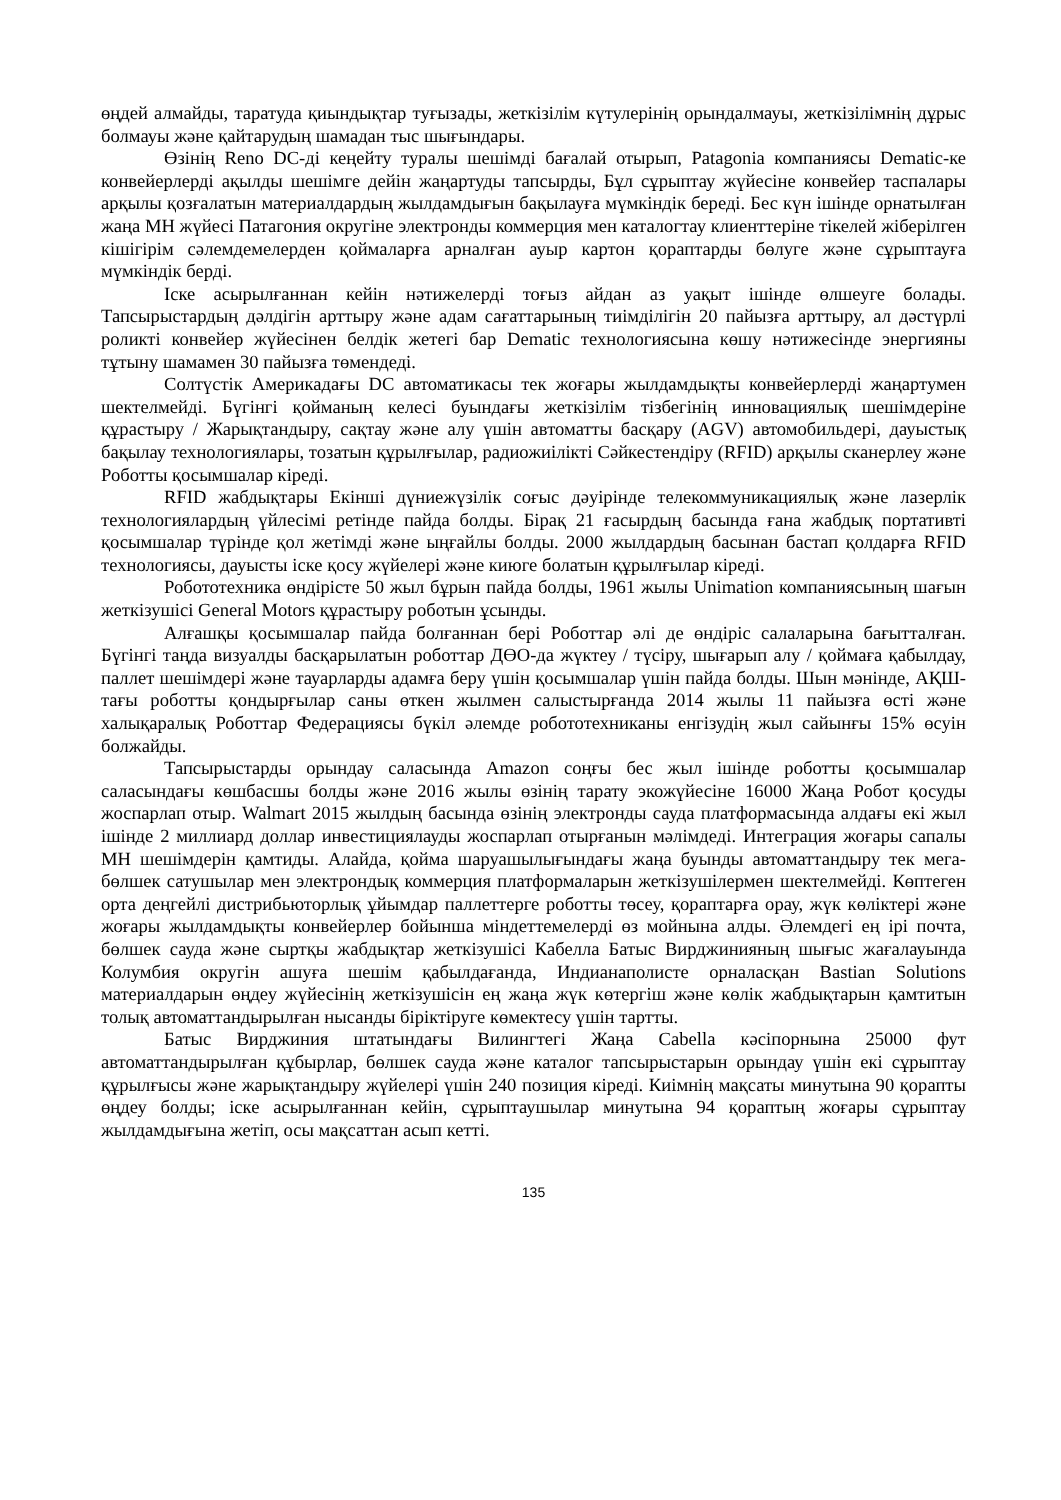өңдей алмайды, таратуда қиындықтар туғызады, жеткізілім күтулерінің орындалмауы, жеткізілімнің дұрыс болмауы және қайтарудың шамадан тыс шығындары.
Өзінің Reno DC-ді кеңейту туралы шешімді бағалай отырып, Patagonia компаниясы Dematic-ке конвейерлерді ақылды шешімге дейін жаңартуды тапсырды, Бұл сұрыптау жүйесіне конвейер таспалары арқылы қозғалатын материалдардың жылдамдығын бақылауға мүмкіндік береді. Бес күн ішінде орнатылған жаңа МН жүйесі Патагония округіне электронды коммерция мен каталогтау клиенттеріне тікелей жіберілген кішігірім сәлемдемелерден қоймаларға арналған ауыр картон қораптарды бөлуге және сұрыптауға мүмкіндік берді.
Іске асырылғаннан кейін нәтижелерді тоғыз айдан аз уақыт ішінде өлшеуге болады. Тапсырыстардың дәлдігін арттыру және адам сағаттарының тиімділігін 20 пайызға арттыру, ал дәстүрлі роликті конвейер жүйесінен белдік жетегі бар Dematic технологиясына көшу нәтижесінде энергияны тұтыну шамамен 30 пайызға төмендеді.
Солтүстік Америкадағы DC автоматикасы тек жоғары жылдамдықты конвейерлерді жаңартумен шектелмейді. Бүгінгі қойманың келесі буындағы жеткізілім тізбегінің инновациялық шешімдеріне құрастыру / Жарықтандыру, сақтау және алу үшін автоматты басқару (AGV) автомобильдері, дауыстық бақылау технологиялары, тозатын құрылғылар, радиожиілікті Сәйкестендіру (RFID) арқылы сканерлеу және Роботты қосымшалар кіреді.
RFID жабдықтары Екінші дүниежүзілік соғыс дәуірінде телекоммуникациялық және лазерлік технологиялардың үйлесімі ретінде пайда болды. Бірақ 21 ғасырдың басында ғана жабдық портативті қосымшалар түрінде қол жетімді және ыңғайлы болды. 2000 жылдардың басынан бастап қолдарға RFID технологиясы, дауысты іске қосу жүйелері және киюге болатын құрылғылар кіреді.
Робототехника өндірісте 50 жыл бұрын пайда болды, 1961 жылы Unimation компаниясының шағын жеткізушісі General Motors құрастыру роботын ұсынды.
Алғашқы қосымшалар пайда болғаннан бері Роботтар әлі де өндіріс салаларына бағытталған. Бүгінгі таңда визуалды басқарылатын роботтар ДӨО-да жүктеу / түсіру, шығарып алу / қоймаға қабылдау, паллет шешімдері және тауарларды адамға беру үшін қосымшалар үшін пайда болды. Шын мәнінде, АҚШ-тағы роботты қондырғылар саны өткен жылмен салыстырғанда 2014 жылы 11 пайызға өсті және халықаралық Роботтар Федерациясы бүкіл әлемде робототехниканы енгізудің жыл сайынғы 15% өсуін болжайды.
Тапсырыстарды орындау саласында Amazon соңғы бес жыл ішінде роботты қосымшалар саласындағы көшбасшы болды және 2016 жылы өзінің тарату экожүйесіне 16000 Жаңа Робот қосуды жоспарлап отыр. Walmart 2015 жылдың басында өзінің электронды сауда платформасында алдағы екі жыл ішінде 2 миллиард доллар инвестициялауды жоспарлап отырғанын мәлімдеді. Интеграция жоғары сапалы МН шешімдерін қамтиды. Алайда, қойма шаруашылығындағы жаңа буынды автоматтандыру тек мега-бөлшек сатушылар мен электрондық коммерция платформаларын жеткізушілермен шектелмейді. Көптеген орта деңгейлі дистрибьюторлық ұйымдар паллеттерге роботты төсеу, қораптарға орау, жүк көліктері және жоғары жылдамдықты конвейерлер бойынша міндеттемелерді өз мойнына алды. Әлемдегі ең ірі почта, бөлшек сауда және сыртқы жабдықтар жеткізушісі Кабелла Батыс Вирджинияның шығыс жағалауында Колумбия округін ашуға шешім қабылдағанда, Индианаполисте орналасқан Bastian Solutions материалдарын өңдеу жүйесінің жеткізушісін ең жаңа жүк көтергіш және көлік жабдықтарын қамтитын толық автоматтандырылған нысанды біріктіруге көмектесу үшін тартты.
Батыс Вирджиния штатындағы Вилингтегі Жаңа Cabella кәсіпорнына 25000 фут автоматтандырылған құбырлар, бөлшек сауда және каталог тапсырыстарын орындау үшін екі сұрыптау құрылғысы және жарықтандыру жүйелері үшін 240 позиция кіреді. Киімнің мақсаты минутына 90 қорапты өңдеу болды; іске асырылғаннан кейін, сұрыптаушылар минутына 94 қораптың жоғары сұрыптау жылдамдығына жетіп, осы мақсаттан асып кетті.
135